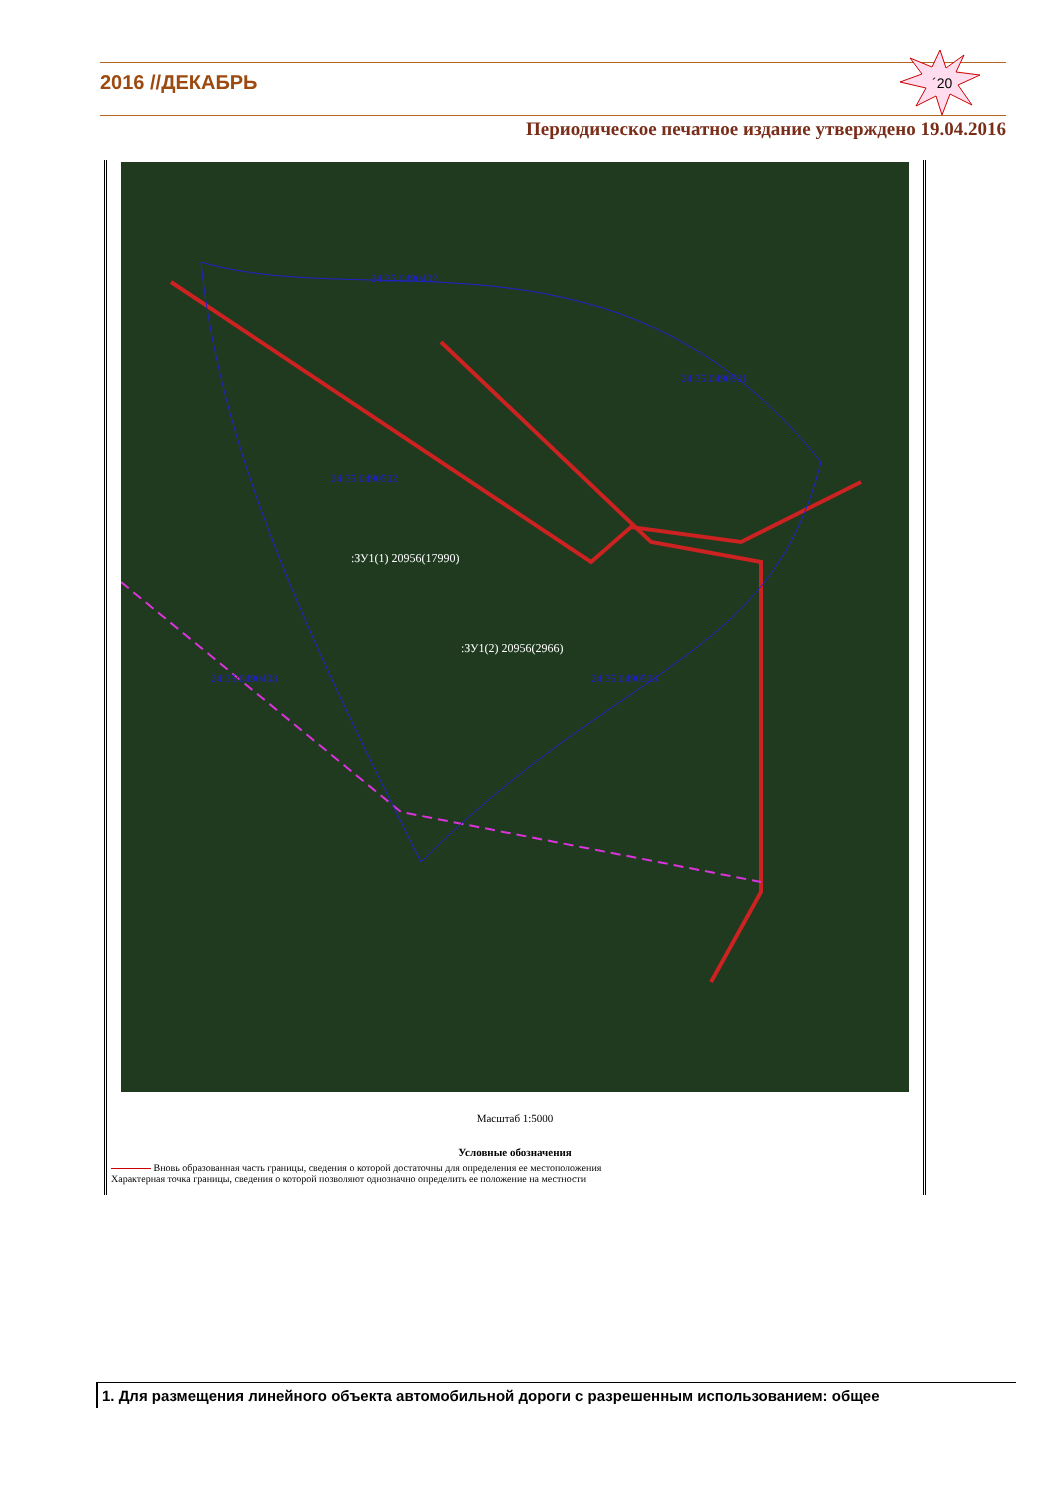2016 //ДЕКАБРЬ
´20
Периодическое печатное издание утверждено 19.04.2016
:ЗУ1(1) 20956(17990)
:ЗУ1(2) 20956(2966)
24:35:0490501
24:35:0490503
24:35:0490502
24:35:0490402
24:35:0490403
Масштаб 1:5000
Условные обозначения
Вновь образованная часть границы, сведения о которой достаточны для определения ее местоположения
Характерная точка границы, сведения о которой позволяют однозначно определить ее положение на местности
1. Для размещения линейного объекта автомобильной дороги с разрешенным использованием: общее